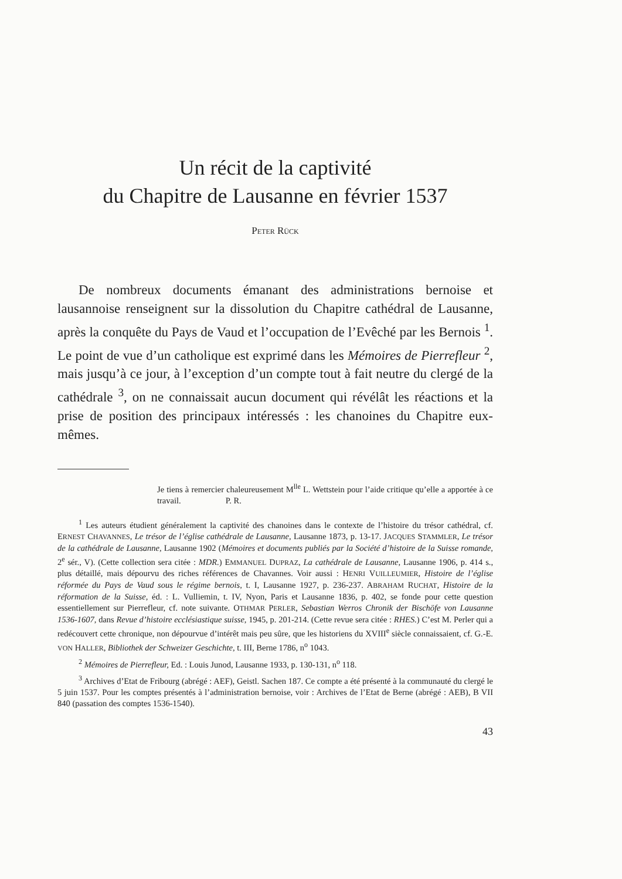Un récit de la captivité
du Chapitre de Lausanne en février 1537
PETER RÜCK
De nombreux documents émanant des administrations bernoise et lausannoise renseignent sur la dissolution du Chapitre cathédral de Lausanne, après la conquête du Pays de Vaud et l’occupation de l’Evêché par les Bernois <sup>1</sup>. Le point de vue d’un catholique est exprimé dans les Mémoires de Pierrefleur <sup>2</sup>, mais jusqu’à ce jour, à l’exception d’un compte tout à fait neutre du clergé de la cathédrale <sup>3</sup>, on ne connaissait aucun document qui révélât les réactions et la prise de position des principaux intéressés : les chanoines du Chapitre eux-mêmes.
Je tiens à remercier chaleureusement M<sup>lle</sup> L. Wettstein pour l’aide critique qu’elle a apportée à ce travail. P. R.
<sup>1</sup> Les auteurs étudient généralement la captivité des chanoines dans le contexte de l’histoire du trésor cathédral, cf. ERNEST CHAVANNES, Le trésor de l’église cathédrale de Lausanne, Lausanne 1873, p. 13-17. JACQUES STAMMLER, Le trésor de la cathédrale de Lausanne, Lausanne 1902 (Mémoires et documents publiés par la Société d’histoire de la Suisse romande, 2<sup>e</sup> sér., V). (Cette collection sera citée : MDR.) EMMANUEL DUPRAZ, La cathédrale de Lausanne, Lausanne 1906, p. 414 s., plus détaillé, mais dépourvu des riches références de Chavannes. Voir aussi : HENRI VUILLEUMIER, Histoire de l’église réformée du Pays de Vaud sous le régime bernois, t. I, Lausanne 1927, p. 236-237. ABRAHAM RUCHAT, Histoire de la réformation de la Suisse, éd. : L. Vulliemin, t. IV, Nyon, Paris et Lausanne 1836, p. 402, se fonde pour cette question essentiellement sur Pierrefleur, cf. note suivante. OTHMAR PERLER, Sebastian Werros Chronik der Bischöfe von Lausanne 1536-1607, dans Revue d’histoire ecclésiastique suisse, 1945, p. 201-214. (Cette revue sera citée : RHES.) C’est M. Perler qui a redécouvert cette chronique, non dépourvue d’intérêt mais peu sûre, que les historiens du XVIII<sup>e</sup> siècle connaissaient, cf. G.-E. VON HALLER, Bibliothek der Schweizer Geschichte, t. III, Berne 1786, n<sup>o</sup> 1043.
<sup>2</sup> Mémoires de Pierrefleur, Ed. : Louis Junod, Lausanne 1933, p. 130-131, n<sup>o</sup> 118.
<sup>3</sup> Archives d’Etat de Fribourg (abrégé : AEF), Geistl. Sachen 187. Ce compte a été présenté à la communauté du clergé le 5 juin 1537. Pour les comptes présentés à l’administration bernoise, voir : Archives de l’Etat de Berne (abrégé : AEB), B VII 840 (passation des comptes 1536-1540).
43